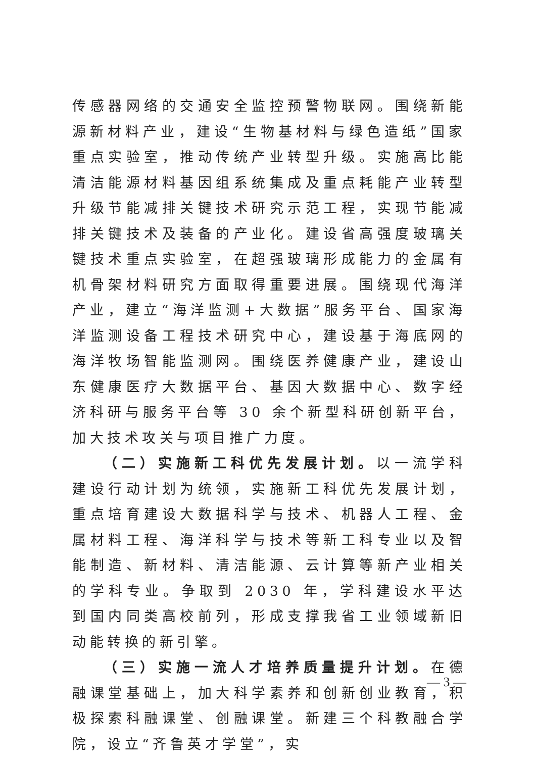传感器网络的交通安全监控预警物联网。围绕新能源新材料产业，建设“生物基材料与绿色造纸”国家重点实验室，推动传统产业转型升级。实施高比能清洁能源材料基因组系统集成及重点耗能产业转型升级节能减排关键技术研究示范工程，实现节能减排关键技术及装备的产业化。建设省高强度玻璃关键技术重点实验室，在超强玻璃形成能力的金属有机骨架材料研究方面取得重要进展。围绕现代海洋产业，建立“海洋监测+大数据”服务平台、国家海洋监测设备工程技术研究中心，建设基于海底网的海洋牧场智能监测网。围绕医养健康产业，建设山东健康医疗大数据平台、基因大数据中心、数字经济科研与服务平台等 30 余个新型科研创新平台，加大技术攻关与项目推广力度。
（二）实施新工科优先发展计划。以一流学科建设行动计划为统领，实施新工科优先发展计划，重点培育建设大数据科学与技术、机器人工程、金属材料工程、海洋科学与技术等新工科专业以及智能制造、新材料、清洁能源、云计算等新产业相关的学科专业。争取到 2030 年，学科建设水平达到国内同类高校前列，形成支撑我省工业领域新旧动能转换的新引擎。
（三）实施一流人才培养质量提升计划。在德融课堂基础上，加大科学素养和创新创业教育，积极探索科融课堂、创融课堂。新建三个科教融合学院，设立“齐鲁英才学堂”，实
— 3 —